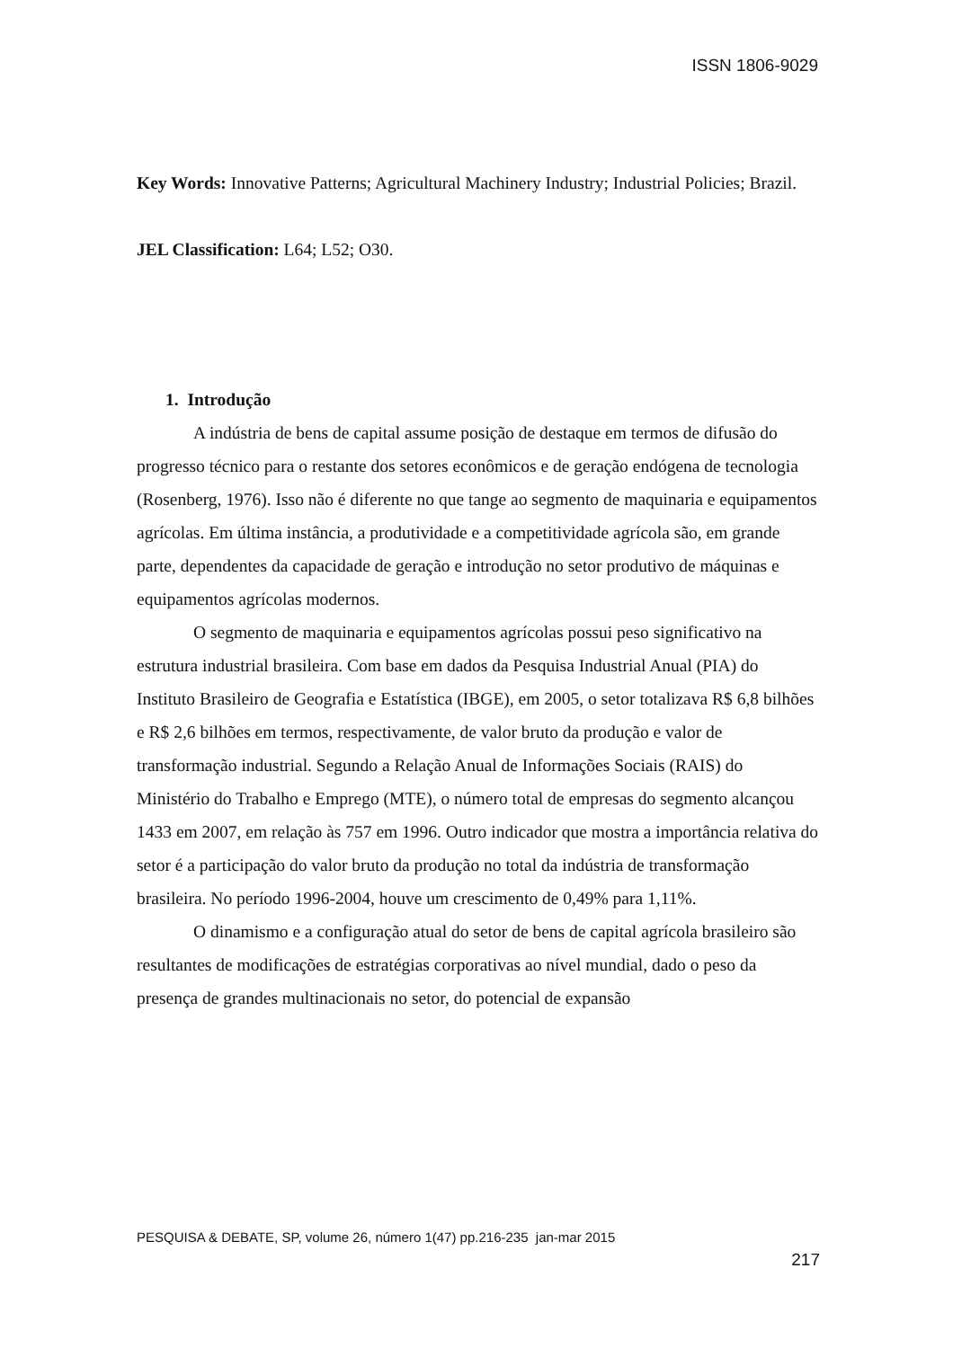ISSN 1806-9029
Key Words: Innovative Patterns; Agricultural Machinery Industry; Industrial Policies; Brazil.
JEL Classification: L64; L52; O30.
1. Introdução
A indústria de bens de capital assume posição de destaque em termos de difusão do progresso técnico para o restante dos setores econômicos e de geração endógena de tecnologia (Rosenberg, 1976). Isso não é diferente no que tange ao segmento de maquinaria e equipamentos agrícolas. Em última instância, a produtividade e a competitividade agrícola são, em grande parte, dependentes da capacidade de geração e introdução no setor produtivo de máquinas e equipamentos agrícolas modernos.
O segmento de maquinaria e equipamentos agrícolas possui peso significativo na estrutura industrial brasileira. Com base em dados da Pesquisa Industrial Anual (PIA) do Instituto Brasileiro de Geografia e Estatística (IBGE), em 2005, o setor totalizava R$ 6,8 bilhões e R$ 2,6 bilhões em termos, respectivamente, de valor bruto da produção e valor de transformação industrial. Segundo a Relação Anual de Informações Sociais (RAIS) do Ministério do Trabalho e Emprego (MTE), o número total de empresas do segmento alcançou 1433 em 2007, em relação às 757 em 1996. Outro indicador que mostra a importância relativa do setor é a participação do valor bruto da produção no total da indústria de transformação brasileira. No período 1996-2004, houve um crescimento de 0,49% para 1,11%.
O dinamismo e a configuração atual do setor de bens de capital agrícola brasileiro são resultantes de modificações de estratégias corporativas ao nível mundial, dado o peso da presença de grandes multinacionais no setor, do potencial de expansão
PESQUISA & DEBATE, SP, volume 26, número 1(47) pp.216-235 jan-mar 2015
217